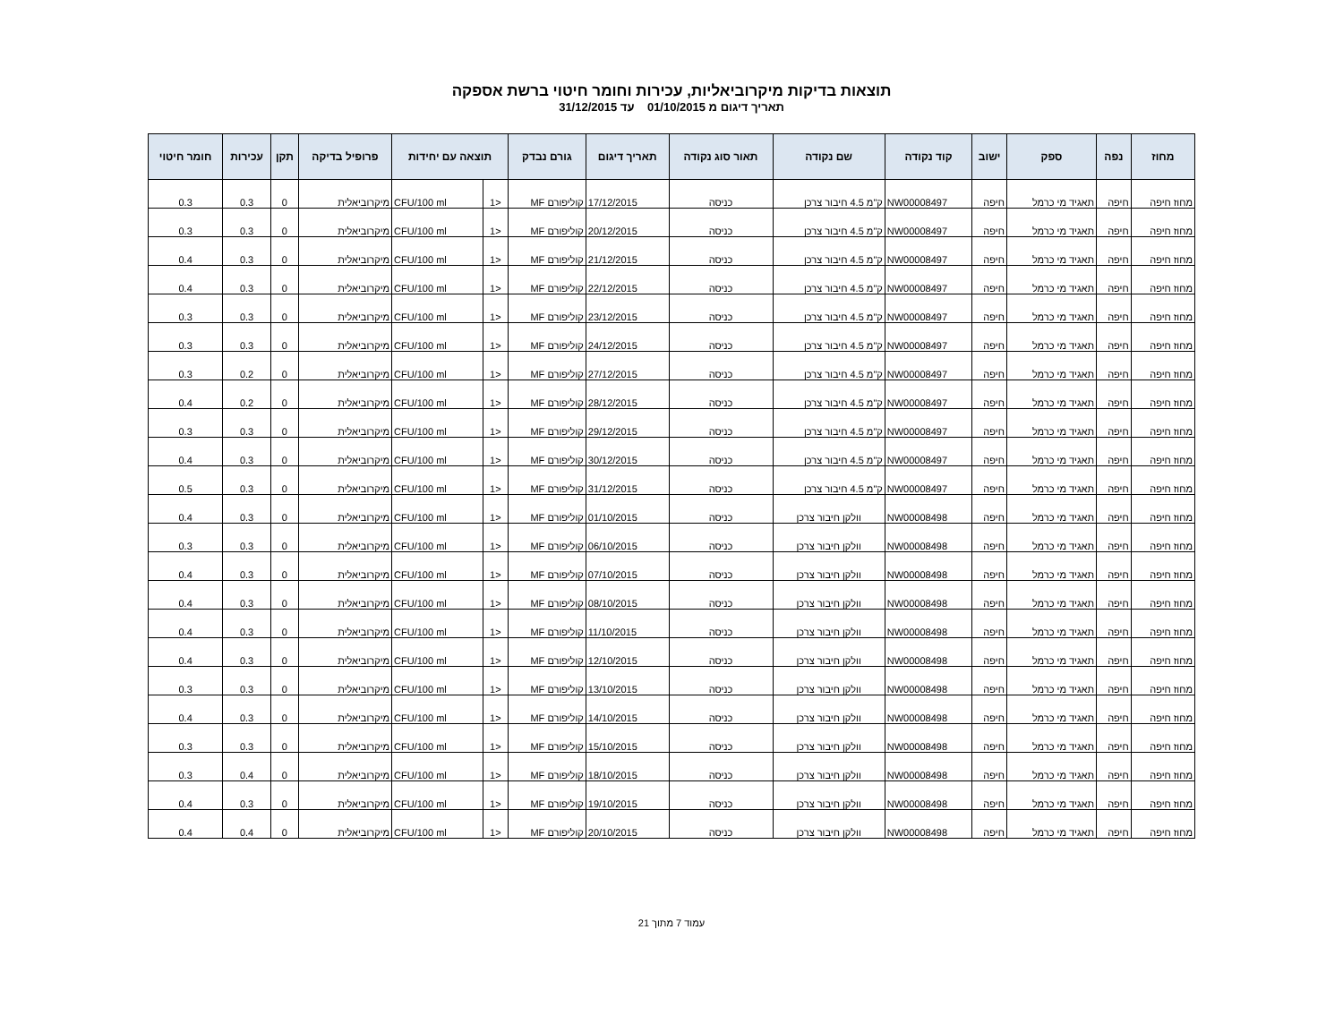תוצאות בדיקות מיקרוביאליות, עכירות וחומר חיטוי ברשת אספקה
תאריך דיגום מ 01/10/2015 עד 31/12/2015
| מחוז | נפה | ספק | ישוב | קוד נקודה | שם נקודה | תאור סוג נקודה | תאריך דיגום | גורם נבדק | תוצאה עם יחידות | | פרופיל בדיקה | תקן | עכירות | חומר חיטוי |
| --- | --- | --- | --- | --- | --- | --- | --- | --- | --- | --- | --- | --- | --- | --- |
| מחוז חיפה | חיפה | תאגיד מי כרמל | חיפה | NW00008497 | ק"מ 4.5 חיבור צרכן | כניסה | 17/12/2015 | קוליפורם MF | <1 | CFU/100 ml | מיקרוביאלית | 0 | 0.3 | 0.3 |
| מחוז חיפה | חיפה | תאגיד מי כרמל | חיפה | NW00008497 | ק"מ 4.5 חיבור צרכן | כניסה | 20/12/2015 | קוליפורם MF | <1 | CFU/100 ml | מיקרוביאלית | 0 | 0.3 | 0.3 |
| מחוז חיפה | חיפה | תאגיד מי כרמל | חיפה | NW00008497 | ק"מ 4.5 חיבור צרכן | כניסה | 21/12/2015 | קוליפורם MF | <1 | CFU/100 ml | מיקרוביאלית | 0 | 0.3 | 0.4 |
| מחוז חיפה | חיפה | תאגיד מי כרמל | חיפה | NW00008497 | ק"מ 4.5 חיבור צרכן | כניסה | 22/12/2015 | קוליפורם MF | <1 | CFU/100 ml | מיקרוביאלית | 0 | 0.3 | 0.4 |
| מחוז חיפה | חיפה | תאגיד מי כרמל | חיפה | NW00008497 | ק"מ 4.5 חיבור צרכן | כניסה | 23/12/2015 | קוליפורם MF | <1 | CFU/100 ml | מיקרוביאלית | 0 | 0.3 | 0.3 |
| מחוז חיפה | חיפה | תאגיד מי כרמל | חיפה | NW00008497 | ק"מ 4.5 חיבור צרכן | כניסה | 24/12/2015 | קוליפורם MF | <1 | CFU/100 ml | מיקרוביאלית | 0 | 0.3 | 0.3 |
| מחוז חיפה | חיפה | תאגיד מי כרמל | חיפה | NW00008497 | ק"מ 4.5 חיבור צרכן | כניסה | 27/12/2015 | קוליפורם MF | <1 | CFU/100 ml | מיקרוביאלית | 0 | 0.2 | 0.3 |
| מחוז חיפה | חיפה | תאגיד מי כרמל | חיפה | NW00008497 | ק"מ 4.5 חיבור צרכן | כניסה | 28/12/2015 | קוליפורם MF | <1 | CFU/100 ml | מיקרוביאלית | 0 | 0.2 | 0.4 |
| מחוז חיפה | חיפה | תאגיד מי כרמל | חיפה | NW00008497 | ק"מ 4.5 חיבור צרכן | כניסה | 29/12/2015 | קוליפורם MF | <1 | CFU/100 ml | מיקרוביאלית | 0 | 0.3 | 0.3 |
| מחוז חיפה | חיפה | תאגיד מי כרמל | חיפה | NW00008497 | ק"מ 4.5 חיבור צרכן | כניסה | 30/12/2015 | קוליפורם MF | <1 | CFU/100 ml | מיקרוביאלית | 0 | 0.3 | 0.4 |
| מחוז חיפה | חיפה | תאגיד מי כרמל | חיפה | NW00008497 | ק"מ 4.5 חיבור צרכן | כניסה | 31/12/2015 | קוליפורם MF | <1 | CFU/100 ml | מיקרוביאלית | 0 | 0.3 | 0.5 |
| מחוז חיפה | חיפה | תאגיד מי כרמל | חיפה | NW00008498 | וולקן חיבור צרכן | כניסה | 01/10/2015 | קוליפורם MF | <1 | CFU/100 ml | מיקרוביאלית | 0 | 0.3 | 0.4 |
| מחוז חיפה | חיפה | תאגיד מי כרמל | חיפה | NW00008498 | וולקן חיבור צרכן | כניסה | 06/10/2015 | קוליפורם MF | <1 | CFU/100 ml | מיקרוביאלית | 0 | 0.3 | 0.3 |
| מחוז חיפה | חיפה | תאגיד מי כרמל | חיפה | NW00008498 | וולקן חיבור צרכן | כניסה | 07/10/2015 | קוליפורם MF | <1 | CFU/100 ml | מיקרוביאלית | 0 | 0.3 | 0.4 |
| מחוז חיפה | חיפה | תאגיד מי כרמל | חיפה | NW00008498 | וולקן חיבור צרכן | כניסה | 08/10/2015 | קוליפורם MF | <1 | CFU/100 ml | מיקרוביאלית | 0 | 0.3 | 0.4 |
| מחוז חיפה | חיפה | תאגיד מי כרמל | חיפה | NW00008498 | וולקן חיבור צרכן | כניסה | 11/10/2015 | קוליפורם MF | <1 | CFU/100 ml | מיקרוביאלית | 0 | 0.3 | 0.4 |
| מחוז חיפה | חיפה | תאגיד מי כרמל | חיפה | NW00008498 | וולקן חיבור צרכן | כניסה | 12/10/2015 | קוליפורם MF | <1 | CFU/100 ml | מיקרוביאלית | 0 | 0.3 | 0.4 |
| מחוז חיפה | חיפה | תאגיד מי כרמל | חיפה | NW00008498 | וולקן חיבור צרכן | כניסה | 13/10/2015 | קוליפורם MF | <1 | CFU/100 ml | מיקרוביאלית | 0 | 0.3 | 0.3 |
| מחוז חיפה | חיפה | תאגיד מי כרמל | חיפה | NW00008498 | וולקן חיבור צרכן | כניסה | 14/10/2015 | קוליפורם MF | <1 | CFU/100 ml | מיקרוביאלית | 0 | 0.3 | 0.4 |
| מחוז חיפה | חיפה | תאגיד מי כרמל | חיפה | NW00008498 | וולקן חיבור צרכן | כניסה | 15/10/2015 | קוליפורם MF | <1 | CFU/100 ml | מיקרוביאלית | 0 | 0.3 | 0.3 |
| מחוז חיפה | חיפה | תאגיד מי כרמל | חיפה | NW00008498 | וולקן חיבור צרכן | כניסה | 18/10/2015 | קוליפורם MF | <1 | CFU/100 ml | מיקרוביאלית | 0 | 0.4 | 0.3 |
| מחוז חיפה | חיפה | תאגיד מי כרמל | חיפה | NW00008498 | וולקן חיבור צרכן | כניסה | 19/10/2015 | קוליפורם MF | <1 | CFU/100 ml | מיקרוביאלית | 0 | 0.3 | 0.4 |
| מחוז חיפה | חיפה | תאגיד מי כרמל | חיפה | NW00008498 | וולקן חיבור צרכן | כניסה | 20/10/2015 | קוליפורם MF | <1 | CFU/100 ml | מיקרוביאלית | 0 | 0.4 | 0.4 |
עמוד 7 מתוך 21